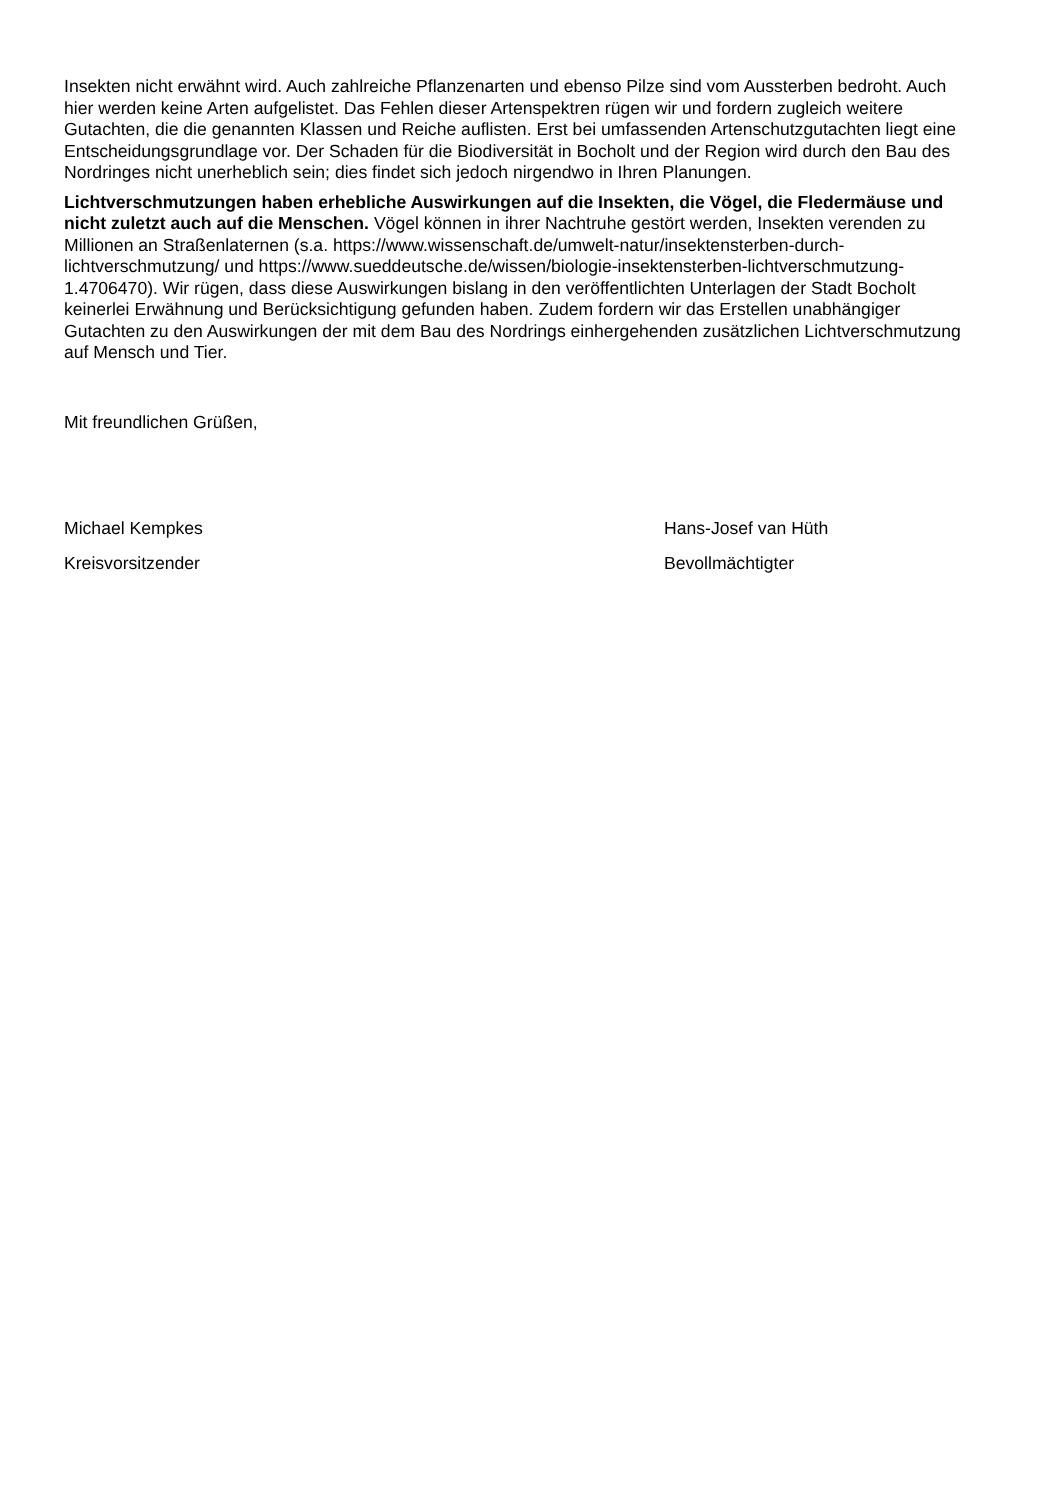Insekten nicht erwähnt wird. Auch zahlreiche Pflanzenarten und ebenso Pilze sind vom Aussterben bedroht. Auch hier werden keine Arten aufgelistet. Das Fehlen dieser Artenspektren rügen wir und fordern zugleich weitere Gutachten, die die genannten Klassen und Reiche auflisten. Erst bei umfassenden Artenschutzgutachten liegt eine Entscheidungsgrundlage vor. Der Schaden für die Biodiversität in Bocholt und der Region wird durch den Bau des Nordringes nicht unerheblich sein; dies findet sich jedoch nirgendwo in Ihren Planungen.
Lichtverschmutzungen haben erhebliche Auswirkungen auf die Insekten, die Vögel, die Fledermäuse und nicht zuletzt auch auf die Menschen. Vögel können in ihrer Nachtruhe gestört werden, Insekten verenden zu Millionen an Straßenlaternen (s.a. https://www.wissenschaft.de/umwelt-natur/insektensterben-durch-lichtverschmutzung/ und https://www.sueddeutsche.de/wissen/biologie-insektensterben-lichtverschmutzung-1.4706470). Wir rügen, dass diese Auswirkungen bislang in den veröffentlichten Unterlagen der Stadt Bocholt keinerlei Erwähnung und Berücksichtigung gefunden haben. Zudem fordern wir das Erstellen unabhängiger Gutachten zu den Auswirkungen der mit dem Bau des Nordrings einhergehenden zusätzlichen Lichtverschmutzung auf Mensch und Tier.
Mit freundlichen Grüßen,
Michael Kempkes
Kreisvorsitzender
Hans-Josef van Hüth
Bevollmächtigter